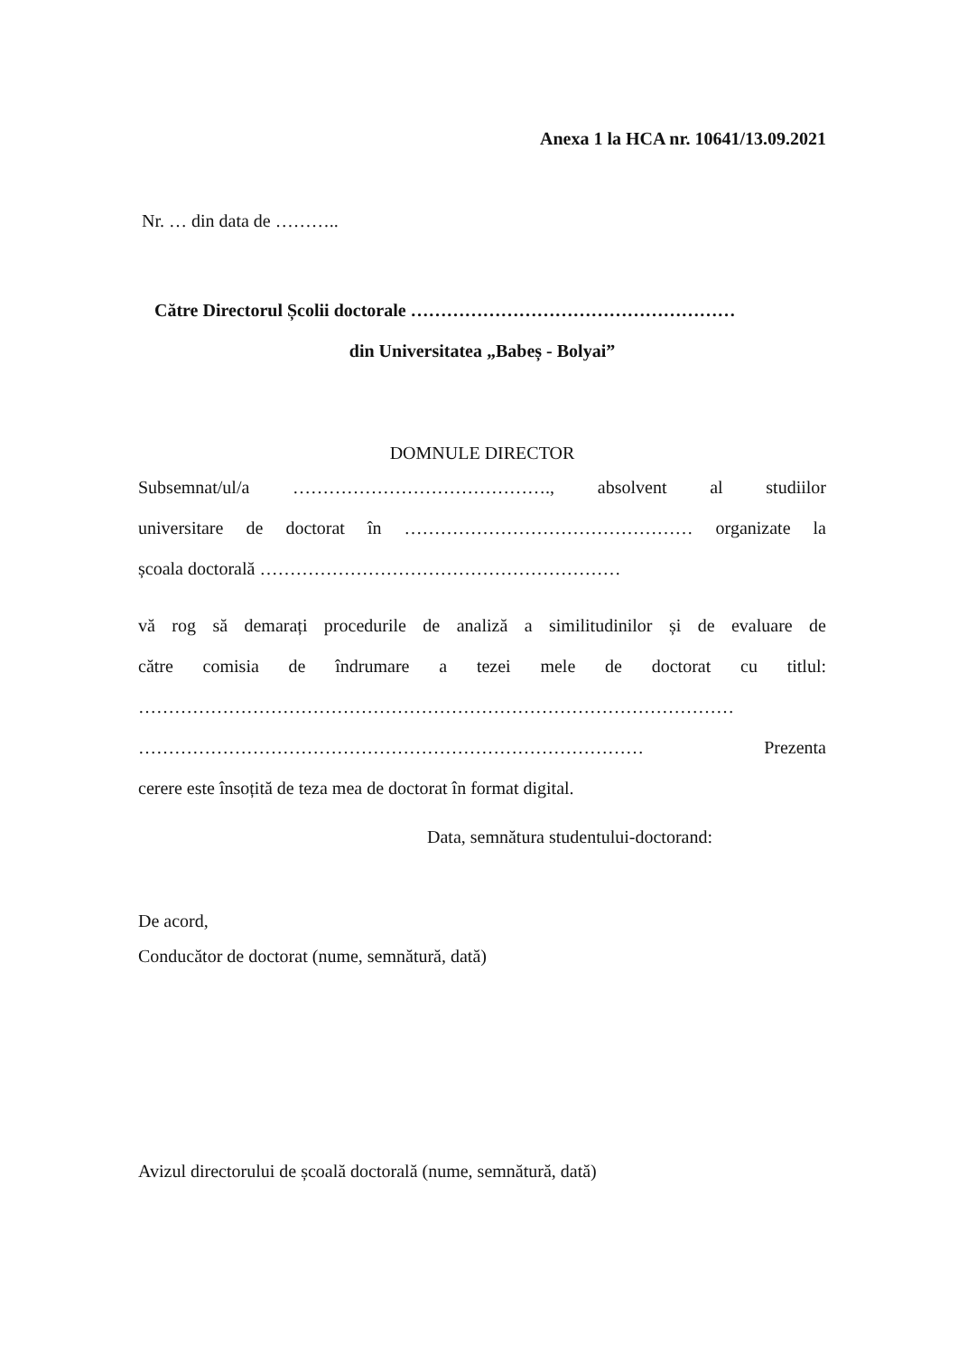Anexa 1 la HCA nr. 10641/13.09.2021
Nr. … din data de ………..
Către Directorul Școlii doctorale ………………………………………………
din Universitatea „Babeș - Bolyai”
DOMNULE DIRECTOR
Subsemnat/ul/a ……………………………………., absolvent al studiilor
universitare de doctorat în ………………………………………… organizate la
școala doctorală ……………………………………………………
vă rog să demarați procedurile de analiză a similitudinilor și de evaluare de
către comisia de îndrumare a tezei mele de doctorat cu titlul:
………………………………………………………………………………………
………………………………………………………………………… Prezenta
cerere este însoțită de teza mea de doctorat în format digital.
Data, semnătura studentului-doctorand:
De acord,
Conducător de doctorat (nume, semnătură, dată)
Avizul directorului de școală doctorală (nume, semnătură, dată)